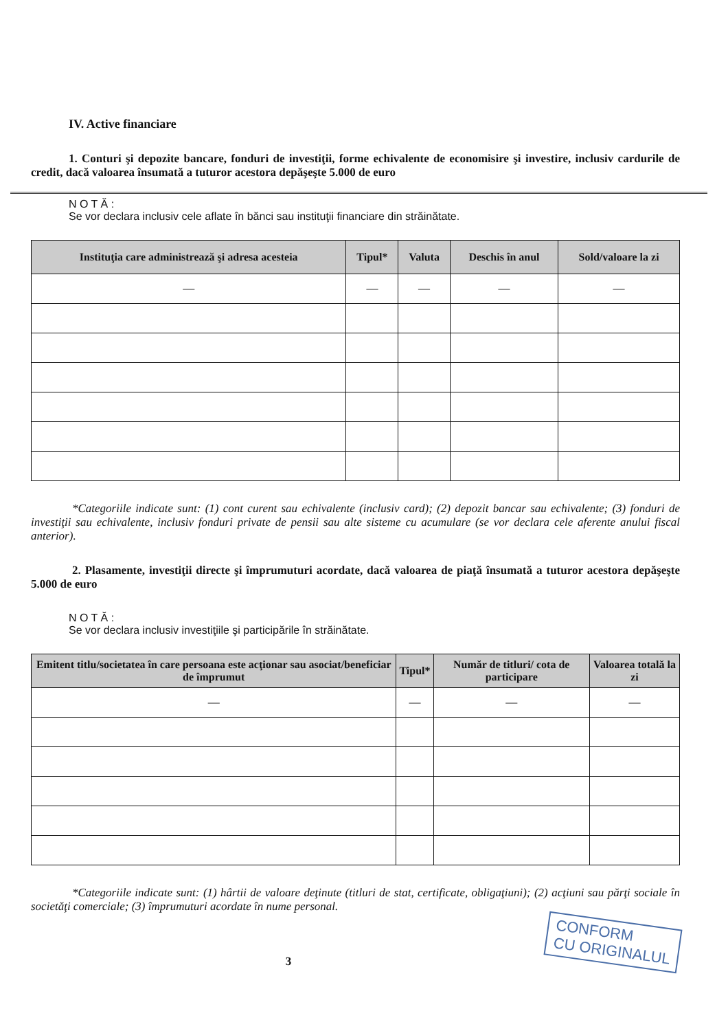IV. Active financiare
1. Conturi şi depozite bancare, fonduri de investiţii, forme echivalente de economisire şi investire, inclusiv cardurile de credit, dacă valoarea însumată a tuturor acestora depăşeşte 5.000 de euro
N O T Ă :
Se vor declara inclusiv cele aflate în bănci sau instituţii financiare din străinătate.
| Instituţia care administrează şi adresa acesteia | Tipul* | Valuta | Deschis în anul | Sold/valoare la zi |
| --- | --- | --- | --- | --- |
| — | — | — | — | — |
*Categoriile indicate sunt: (1) cont curent sau echivalente (inclusiv card); (2) depozit bancar sau echivalente; (3) fonduri de investiţii sau echivalente, inclusiv fonduri private de pensii sau alte sisteme cu acumulare (se vor declara cele aferente anului fiscal anterior).
2. Plasamente, investiţii directe şi împrumuturi acordate, dacă valoarea de piaţă însumată a tuturor acestora depăşeşte 5.000 de euro
N O T Ă :
Se vor declara inclusiv investiţiile şi participările în străinătate.
| Emitent titlu/societatea în care persoana este acţionar sau asociat/beneficiar de împrumut | Tipul* | Număr de titluri/ cota de participare | Valoarea totală la zi |
| --- | --- | --- | --- |
| — | — | — | — |
*Categoriile indicate sunt: (1) hârtii de valoare deţinute (titluri de stat, certificate, obligaţiuni); (2) acţiuni sau părţi sociale în societăţi comerciale; (3) împrumuturi acordate în nume personal.
CONFORM
CU ORIGINALUL
3